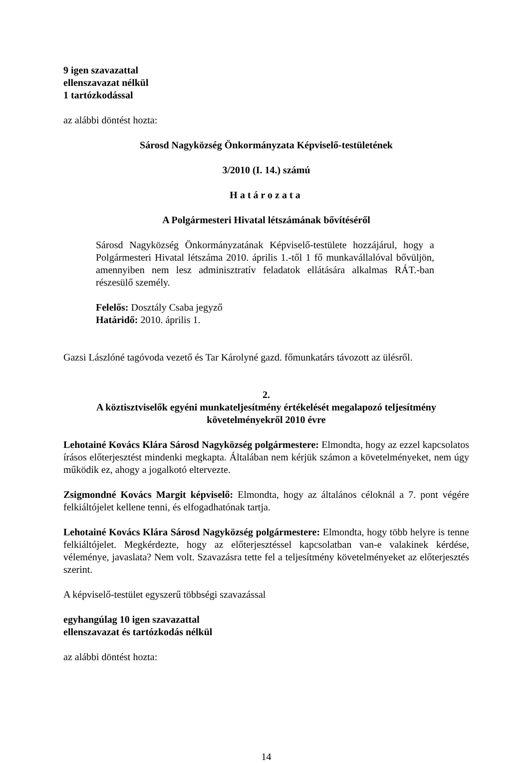9 igen szavazattal
ellenszavazat nélkül
1 tartózkodással
az alábbi döntést hozta:
Sárosd Nagyközség Önkormányzata Képviselő-testületének
3/2010 (I. 14.) számú
Határozata
A Polgármesteri Hivatal létszámának bővítéséről
Sárosd Nagyközség Önkormányzatának Képviselő-testülete hozzájárul, hogy a Polgármesteri Hivatal létszáma 2010. április 1.-től 1 fő munkavállalóval bővüljön, amennyiben nem lesz adminisztratív feladatok ellátására alkalmas RÁT.-ban részesülő személy.
Felelős: Dosztály Csaba jegyző
Határidő: 2010. április 1.
Gazsi Lászlóné tagóvoda vezető és Tar Károlyné gazd. főmunkatárs távozott az ülésről.
2.
A köztisztviselők egyéni munkateljesítmény értékelését megalapozó teljesítmény követelményekről 2010 évre
Lehotainé Kovács Klára Sárosd Nagyközség polgármestere: Elmondta, hogy az ezzel kapcsolatos írásos előterjesztést mindenki megkapta. Általában nem kérjük számon a követelményeket, nem úgy működik ez, ahogy a jogalkotó eltervezte.
Zsigmondné Kovács Margit képviselő: Elmondta, hogy az általános céloknál a 7. pont végére felkiáltójelet kellene tenni, és elfogadhatónak tartja.
Lehotainé Kovács Klára Sárosd Nagyközség polgármestere: Elmondta, hogy több helyre is tenne felkiáltójelet. Megkérdezte, hogy az előterjesztéssel kapcsolatban van-e valakinek kérdése, véleménye, javaslata? Nem volt. Szavazásra tette fel a teljesítmény követelményeket az előterjesztés szerint.
A képviselő-testület egyszerű többségi szavazással
egyhangúlag 10 igen szavazattal
ellenszavazat és tartózkodás nélkül
az alábbi döntést hozta:
14